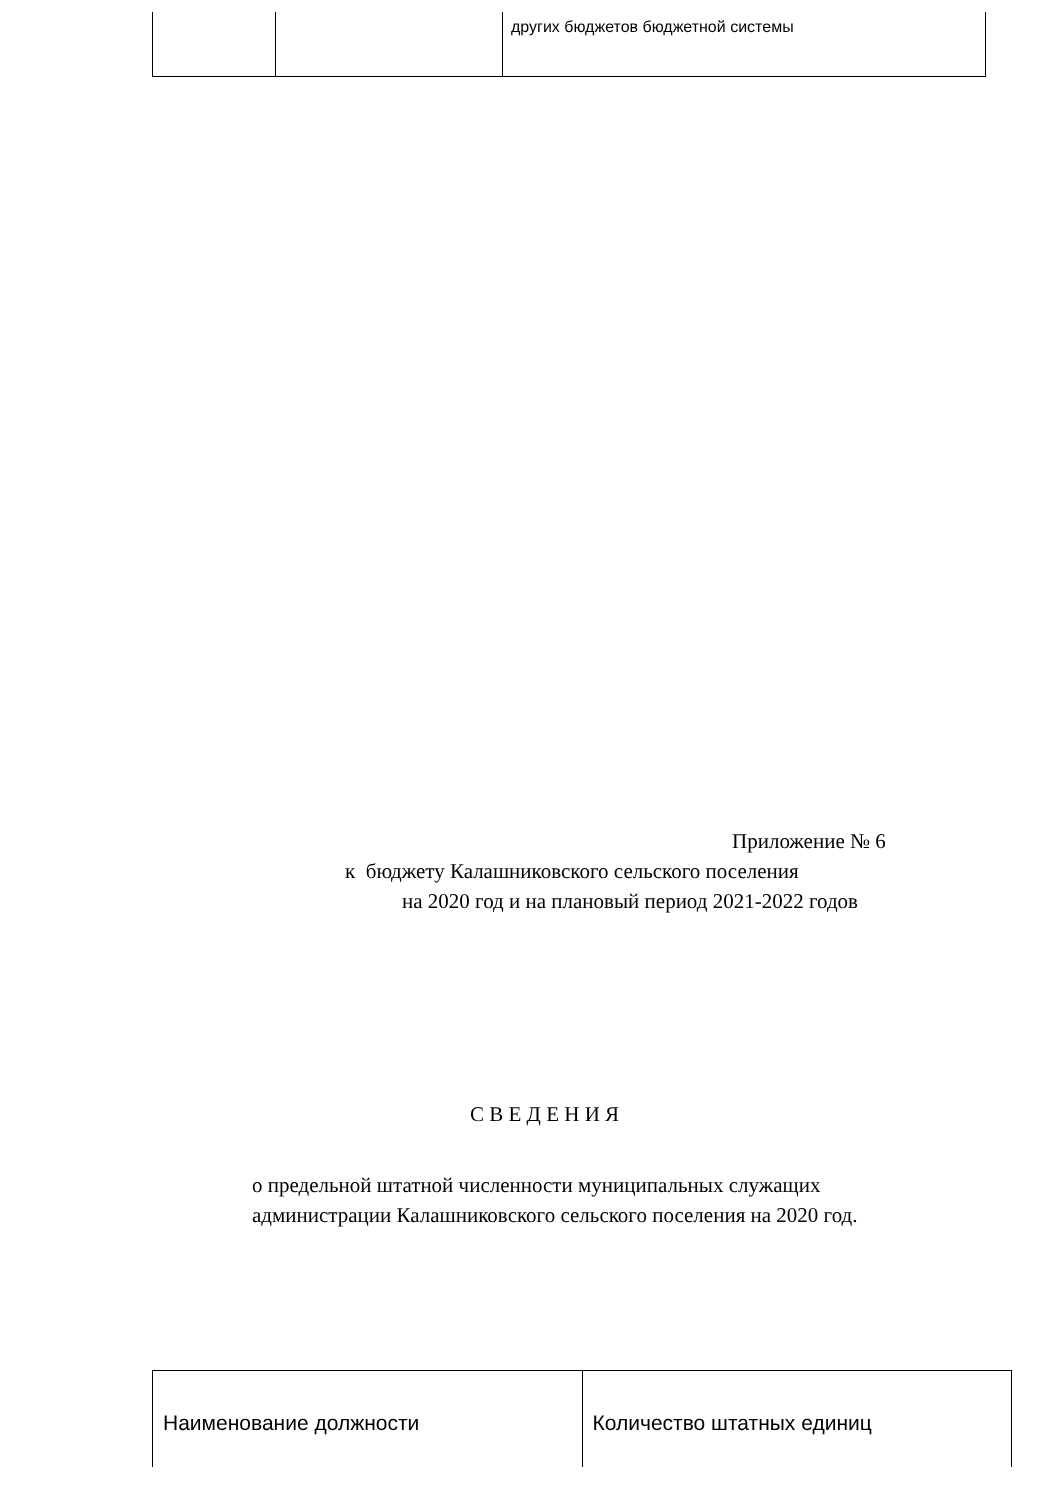| | | других бюджетов бюджетной системы |
Приложение № 6
к бюджету Калашниковского сельского поселения
на 2020 год и на плановый период 2021-2022 годов
С В Е Д Е Н И Я
о предельной штатной численности муниципальных служащих
администрации Калашниковского сельского поселения на 2020 год.
| Наименование должности | Количество штатных единиц |